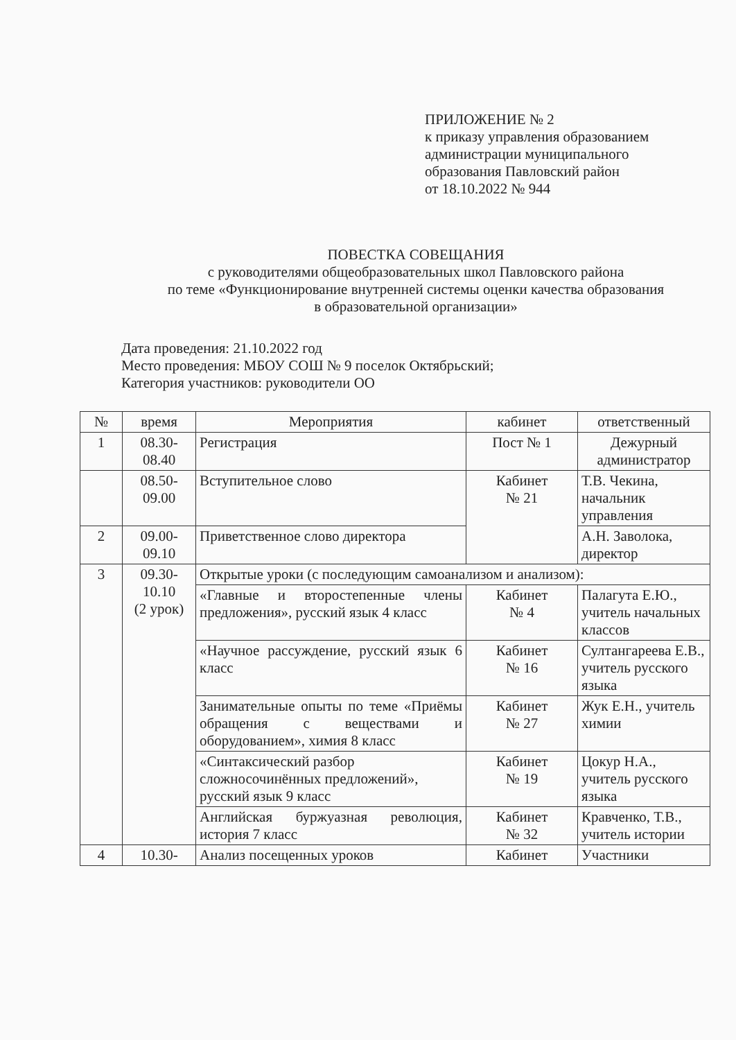ПРИЛОЖЕНИЕ № 2
к приказу управления образованием
администрации муниципального
образования Павловский район
от 18.10.2022 № 944
ПОВЕСТКА СОВЕЩАНИЯ
с руководителями общеобразовательных школ Павловского района
по теме «Функционирование внутренней системы оценки качества образования
в образовательной организации»
Дата проведения: 21.10.2022 год
Место проведения: МБОУ СОШ № 9 поселок Октябрьский;
Категория участников: руководители ОО
| № | время | Мероприятия | кабинет | ответственный |
| --- | --- | --- | --- | --- |
| 1 | 08.30- 08.40 | Регистрация | Пост № 1 | Дежурный администратор |
| | 08.50- 09.00 | Вступительное слово | Кабинет № 21 | Т.В. Чекина, начальник управления |
| 2 | 09.00- 09.10 | Приветственное слово директора | | А.Н. Заволока, директор |
| 3 | 09.30- 10.10 (2 урок) | Открытые уроки (с последующим самоанализом и анализом): | | |
| | | «Главные и второстепенные члены предложения», русский язык 4 класс | Кабинет № 4 | Палагута Е.Ю., учитель начальных классов |
| | | «Научное рассуждение, русский язык 6 класс | Кабинет № 16 | Султангареева Е.В., учитель русского языка |
| | | Занимательные опыты по теме «Приёмы обращения с веществами и оборудованием», химия 8 класс | Кабинет № 27 | Жук Е.Н., учитель химии |
| | | «Синтаксический разбор сложносочинённых предложений», русский язык 9 класс | Кабинет № 19 | Цокур Н.А., учитель русского языка |
| | | Английская буржуазная революция, история 7 класс | Кабинет № 32 | Кравченко, Т.В., учитель истории |
| 4 | 10.30- | Анализ посещенных уроков | Кабинет | Участники |